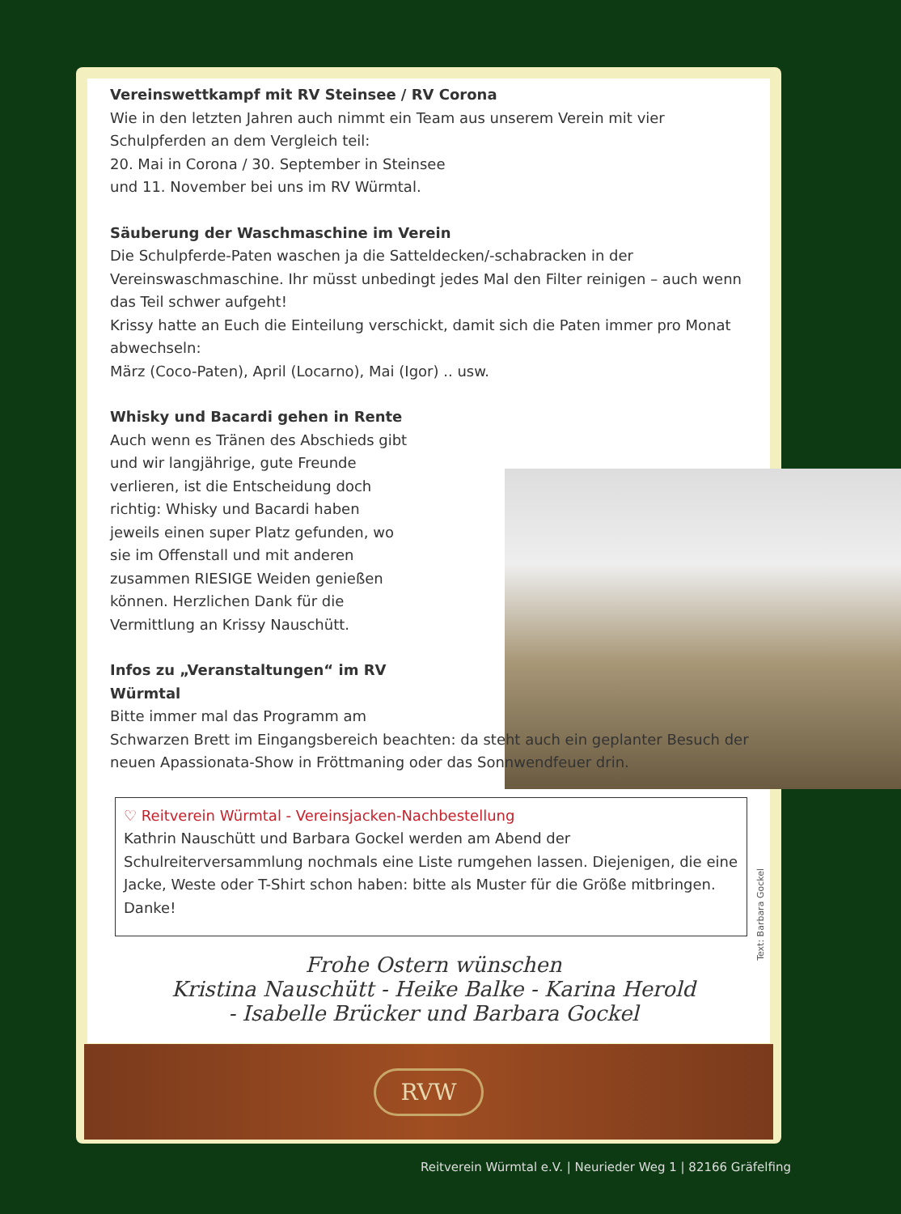Vereinswettkampf mit RV Steinsee / RV Corona
Wie in den letzten Jahren auch nimmt ein Team aus unserem Verein mit vier Schulpferden an dem Vergleich teil:
20. Mai in Corona / 30. September in Steinsee
und 11. November bei uns im RV Würmtal.
Säuberung der Waschmaschine im Verein
Die Schulpferde-Paten waschen ja die Satteldecken/-schabracken in der Vereinswaschmaschine. Ihr müsst unbedingt jedes Mal den Filter reinigen – auch wenn das Teil schwer aufgeht!
Krissy hatte an Euch die Einteilung verschickt, damit sich die Paten immer pro Monat abwechseln:
März (Coco-Paten), April (Locarno), Mai (Igor) .. usw.
Whisky und Bacardi gehen in Rente
Auch wenn es Tränen des Abschieds gibt und wir langjährige, gute Freunde verlieren, ist die Entscheidung doch richtig: Whisky und Bacardi haben jeweils einen super Platz gefunden, wo sie im Offenstall und mit anderen zusammen RIESIGE Weiden genießen können. Herzlichen Dank für die Vermittlung an Krissy Nauschütt.
Infos zu „Veranstaltungen“ im RV Würmtal
Bitte immer mal das Programm am
Schwarzen Brett im Eingangsbereich beachten: da steht auch ein geplanter Besuch der neuen Apassionata-Show in Fröttmaning oder das Sonnwendfeuer drin.
♡ Reitverein Würmtal - Vereinsjacken-Nachbestellung
Kathrin Nauschütt und Barbara Gockel werden am Abend der Schulreiterversammlung nochmals eine Liste rumgehen lassen. Diejenigen, die eine Jacke, Weste oder T-Shirt schon haben: bitte als Muster für die Größe mitbringen. Danke!
Frohe Ostern wünschen
Kristina Nauschütt - Heike Balke - Karina Herold
- Isabelle Brücker und Barbara Gockel
Text: Barbara Gockel
RVW
Reitverein Würmtal e.V. | Neurieder Weg 1 | 82166 Gräfelfing